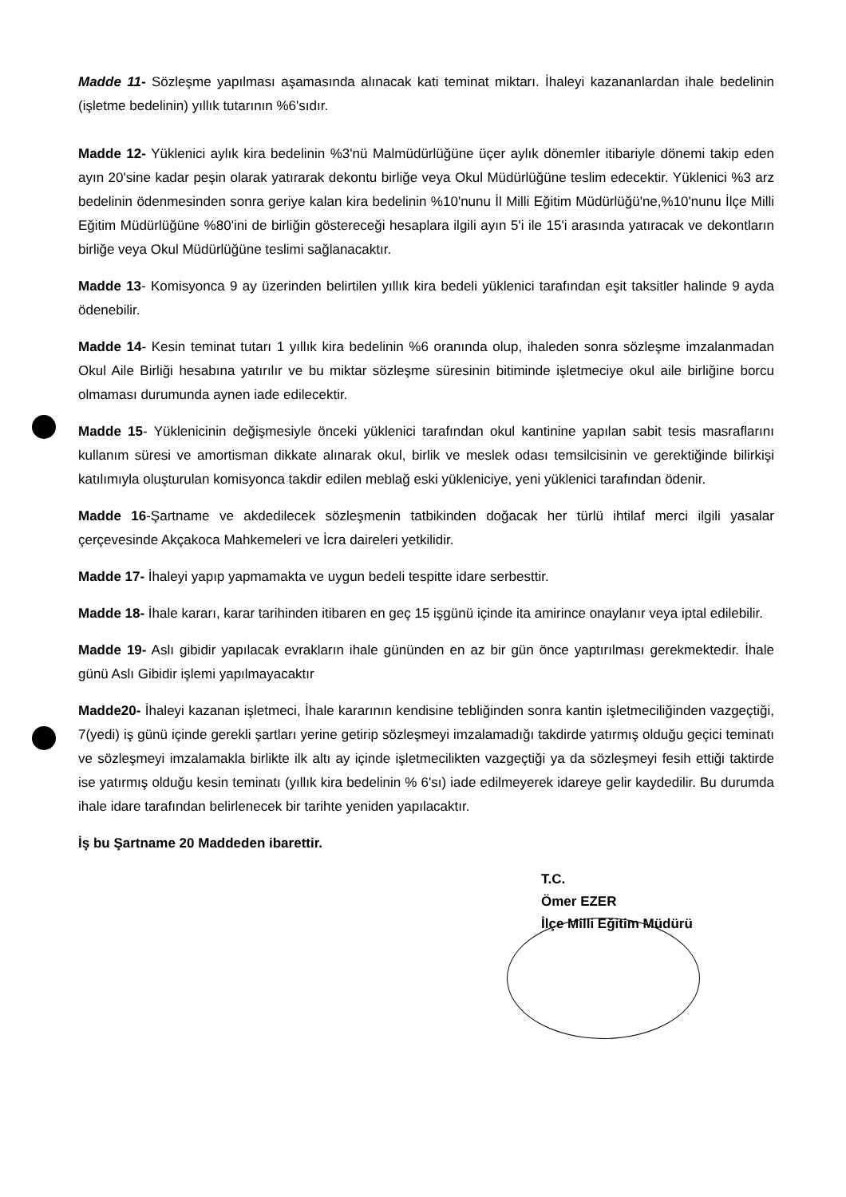Madde 11- Sözleşme yapılması aşamasında alınacak kati teminat miktarı. İhaleyi kazananlardan ihale bedelinin (işletme bedelinin) yıllık tutarının %6'sıdır.
Madde 12- Yüklenici aylık kira bedelinin %3'nü Malmüdürlüğüne üçer aylık dönemler itibariyle dönemi takip eden ayın 20'sine kadar peşin olarak yatırarak dekontu birliğe veya Okul Müdürlüğüne teslim edecektir. Yüklenici %3 arz bedelinin ödenmesinden sonra geriye kalan kira bedelinin %10'nunu İl Milli Eğitim Müdürlüğü'ne,%10'nunu İlçe Milli Eğitim Müdürlüğüne %80'ini de birliğin göstereceği hesaplara ilgili ayın 5'i ile 15'i arasında yatıracak ve dekontların birliğe veya Okul Müdürlüğüne teslimi sağlanacaktır.
Madde 13- Komisyonca 9 ay üzerinden belirtilen yıllık kira bedeli yüklenici tarafından eşit taksitler halinde 9 ayda ödenebilir.
Madde 14- Kesin teminat tutarı 1 yıllık kira bedelinin %6 oranında olup, ihaleden sonra sözleşme imzalanmadan Okul Aile Birliği hesabına yatırılır ve bu miktar sözleşme süresinin bitiminde işletmeciye okul aile birliğine borcu olmaması durumunda aynen iade edilecektir.
Madde 15- Yüklenicinin değişmesiyle önceki yüklenici tarafından okul kantinine yapılan sabit tesis masraflarını kullanım süresi ve amortisman dikkate alınarak okul, birlik ve meslek odası temsilcisinin ve gerektiğinde bilirkişi katılımıyla oluşturulan komisyonca takdir edilen meblağ eski yükleniciye, yeni yüklenici tarafından ödenir.
Madde 16-Şartname ve akdedilecek sözleşmenin tatbikinden doğacak her türlü ihtilaf merci ilgili yasalar çerçevesinde Akçakoca Mahkemeleri ve İcra daireleri yetkilidir.
Madde 17- İhaleyi yapıp yapmamakta ve uygun bedeli tespitte idare serbesttir.
Madde 18- İhale kararı, karar tarihinden itibaren en geç 15 işgünü içinde ita amirince onaylanır veya iptal edilebilir.
Madde 19- Aslı gibidir yapılacak evrakların ihale gününden en az bir gün önce yaptırılması gerekmektedir. İhale günü Aslı Gibidir işlemi yapılmayacaktır
Madde20- İhaleyi kazanan işletmeci, İhale kararının kendisine tebliğinden sonra kantin işletmeciliğinden vazgeçtiği, 7(yedi) iş günü içinde gerekli şartları yerine getirip sözleşmeyi imzalamadığı takdirde yatırmış olduğu geçici teminatı ve sözleşmeyi imzalamakla birlikte ilk altı ay içinde işletmecilikten vazgeçtiği ya da sözleşmeyi fesih ettiği taktirde ise yatırmış olduğu kesin teminatı (yıllık kira bedelinin % 6'sı) iade edilmeyerek idareye gelir kaydedilir. Bu durumda ihale idare tarafından belirlenecek bir tarihte yeniden yapılacaktır.
İş bu Şartname 20 Maddeden ibarettir.
T.C.
Ömer EZER
İlçe Milli Eğitim Müdürü